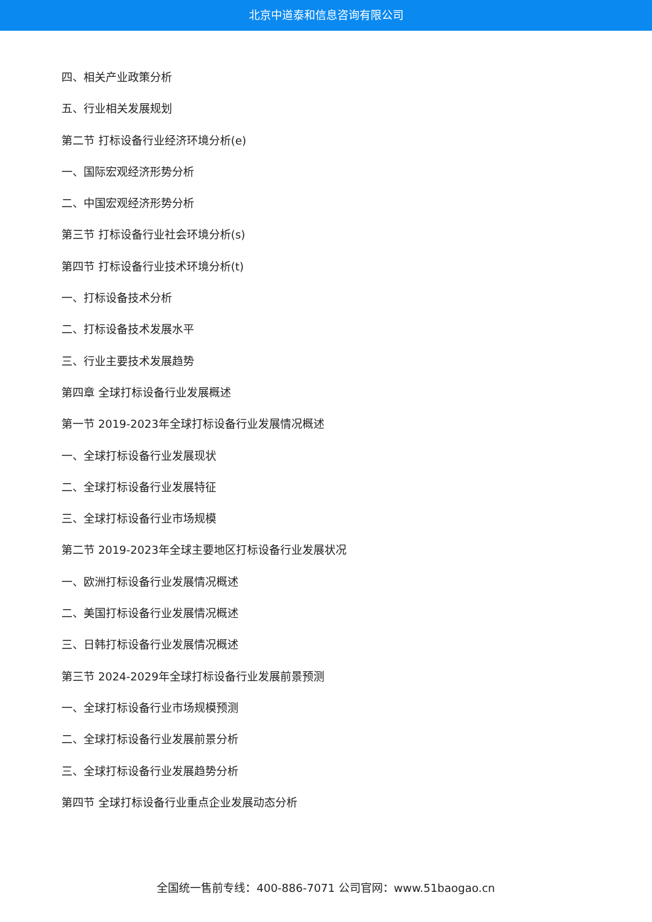北京中道泰和信息咨询有限公司
四、相关产业政策分析
五、行业相关发展规划
第二节 打标设备行业经济环境分析(e)
一、国际宏观经济形势分析
二、中国宏观经济形势分析
第三节 打标设备行业社会环境分析(s)
第四节 打标设备行业技术环境分析(t)
一、打标设备技术分析
二、打标设备技术发展水平
三、行业主要技术发展趋势
第四章 全球打标设备行业发展概述
第一节 2019-2023年全球打标设备行业发展情况概述
一、全球打标设备行业发展现状
二、全球打标设备行业发展特征
三、全球打标设备行业市场规模
第二节 2019-2023年全球主要地区打标设备行业发展状况
一、欧洲打标设备行业发展情况概述
二、美国打标设备行业发展情况概述
三、日韩打标设备行业发展情况概述
第三节 2024-2029年全球打标设备行业发展前景预测
一、全球打标设备行业市场规模预测
二、全球打标设备行业发展前景分析
三、全球打标设备行业发展趋势分析
第四节 全球打标设备行业重点企业发展动态分析
全国统一售前专线：400-886-7071 公司官网：www.51baogao.cn